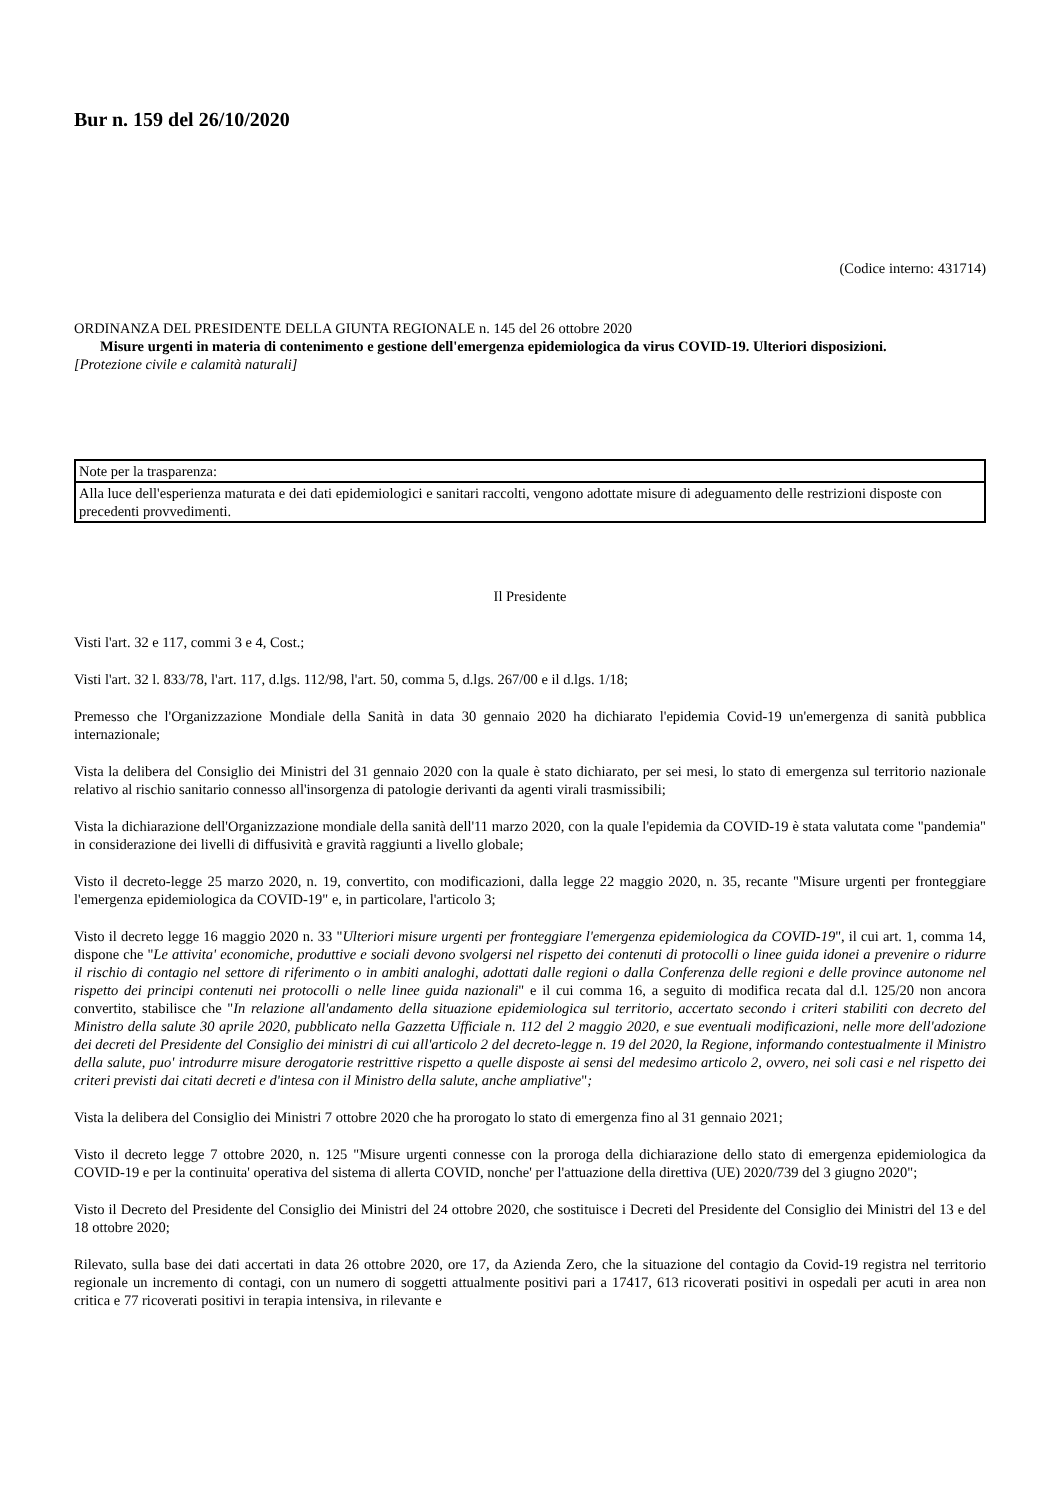Bur n. 159 del 26/10/2020
(Codice interno: 431714)
ORDINANZA DEL PRESIDENTE DELLA GIUNTA REGIONALE n. 145 del 26 ottobre 2020
Misure urgenti in materia di contenimento e gestione dell'emergenza epidemiologica da virus COVID-19. Ulteriori disposizioni.
[Protezione civile e calamità naturali]
| Note per la trasparenza: |
| Alla luce dell'esperienza maturata e dei dati epidemiologici e sanitari raccolti, vengono adottate misure di adeguamento delle restrizioni disposte con precedenti provvedimenti. |
Il Presidente
Visti l'art. 32 e 117, commi 3 e 4, Cost.;
Visti l'art. 32 l. 833/78, l'art. 117, d.lgs. 112/98, l'art. 50, comma 5, d.lgs. 267/00 e il d.lgs. 1/18;
Premesso che l'Organizzazione Mondiale della Sanità in data 30 gennaio 2020 ha dichiarato l'epidemia Covid-19 un'emergenza di sanità pubblica internazionale;
Vista la delibera del Consiglio dei Ministri del 31 gennaio 2020 con la quale è stato dichiarato, per sei mesi, lo stato di emergenza sul territorio nazionale relativo al rischio sanitario connesso all'insorgenza di patologie derivanti da agenti virali trasmissibili;
Vista la dichiarazione dell'Organizzazione mondiale della sanità dell'11 marzo 2020, con la quale l'epidemia da COVID-19 è stata valutata come "pandemia" in considerazione dei livelli di diffusività e gravità raggiunti a livello globale;
Visto il decreto-legge 25 marzo 2020, n. 19, convertito, con modificazioni, dalla legge 22 maggio 2020, n. 35, recante "Misure urgenti per fronteggiare l'emergenza epidemiologica da COVID-19" e, in particolare, l'articolo 3;
Visto il decreto legge 16 maggio 2020 n. 33 "Ulteriori misure urgenti per fronteggiare l'emergenza epidemiologica da COVID-19", il cui art. 1, comma 14, dispone che "Le attivita' economiche, produttive e sociali devono svolgersi nel rispetto dei contenuti di protocolli o linee guida idonei a prevenire o ridurre il rischio di contagio nel settore di riferimento o in ambiti analoghi, adottati dalle regioni o dalla Conferenza delle regioni e delle province autonome nel rispetto dei principi contenuti nei protocolli o nelle linee guida nazionali" e il cui comma 16, a seguito di modifica recata dal d.l. 125/20 non ancora convertito, stabilisce che "In relazione all'andamento della situazione epidemiologica sul territorio, accertato secondo i criteri stabiliti con decreto del Ministro della salute 30 aprile 2020, pubblicato nella Gazzetta Ufficiale n. 112 del 2 maggio 2020, e sue eventuali modificazioni, nelle more dell'adozione dei decreti del Presidente del Consiglio dei ministri di cui all'articolo 2 del decreto-legge n. 19 del 2020, la Regione, informando contestualmente il Ministro della salute, puo' introdurre misure derogatorie restrittive rispetto a quelle disposte ai sensi del medesimo articolo 2, ovvero, nei soli casi e nel rispetto dei criteri previsti dai citati decreti e d'intesa con il Ministro della salute, anche ampliative";
Vista la delibera del Consiglio dei Ministri 7 ottobre 2020 che ha prorogato lo stato di emergenza fino al 31 gennaio 2021;
Visto il decreto legge 7 ottobre 2020, n. 125 "Misure urgenti connesse con la proroga della dichiarazione dello stato di emergenza epidemiologica da COVID-19 e per la continuita' operativa del sistema di allerta COVID, nonche' per l'attuazione della direttiva (UE) 2020/739 del 3 giugno 2020";
Visto il Decreto del Presidente del Consiglio dei Ministri del 24 ottobre 2020, che sostituisce i Decreti del Presidente del Consiglio dei Ministri del 13 e del 18 ottobre 2020;
Rilevato, sulla base dei dati accertati in data 26 ottobre 2020, ore 17, da Azienda Zero, che la situazione del contagio da Covid-19 registra nel territorio regionale un incremento di contagi, con un numero di soggetti attualmente positivi pari a 17417, 613 ricoverati positivi in ospedali per acuti in area non critica e 77 ricoverati positivi in terapia intensiva, in rilevante e